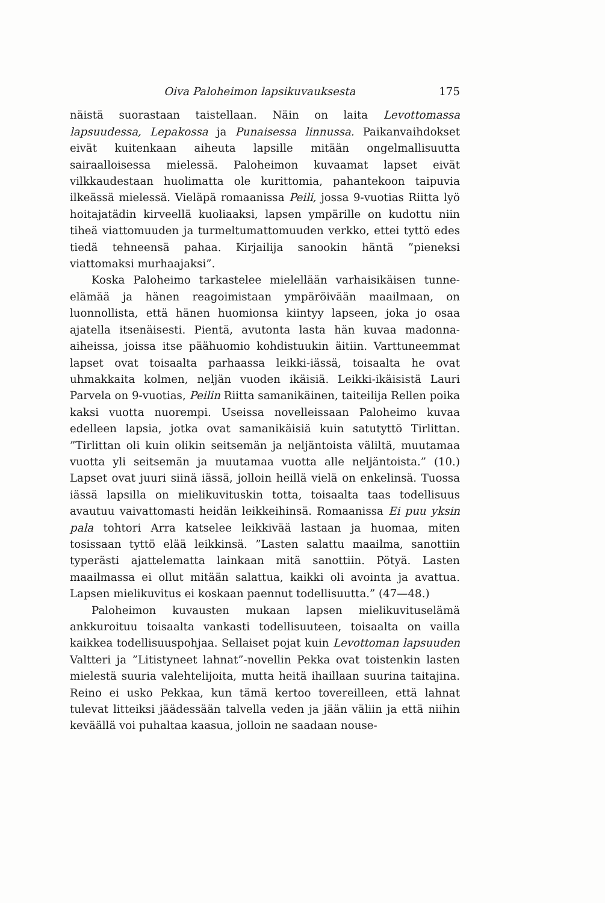Oiva Paloheimon lapsikuvauksesta 175
näistä suorastaan taistellaan. Näin on laita Levottomassa lapsuudessa, Lepakossa ja Punaisessa linnussa. Paikanvaihdokset eivät kuitenkaan aiheuta lapsille mitään ongelmallisuutta sairaalloisessa mielessä. Paloheimon kuvaamat lapset eivät vilkkaudestaan huolimatta ole kurittomia, pahantekoon taipuvia ilkeässä mielessä. Vieläpä romaanissa Peili, jossa 9-vuotias Riitta lyö hoitajatädin kirveellä kuoliaaksi, lapsen ympärille on kudottu niin tiheä viattomuuden ja turmeltumattomuuden verkko, ettei tyttö edes tiedä tehneensä pahaa. Kirjailija sanookin häntä ”pieneksi viattomaksi murhaajaksi”.
Koska Paloheimo tarkastelee mielellään varhaisikäisen tunne-elämää ja hänen reagoimistaan ympäröivään maailmaan, on luonnollista, että hänen huomionsa kiintyy lapseen, joka jo osaa ajatella itsenäisesti. Pientä, avutonta lasta hän kuvaa madonna-aiheissa, joissa itse päähuomio kohdistuukin äitiin. Varttuneemmat lapset ovat toisaalta parhaassa leikki-iässä, toisaalta he ovat uhmakkaita kolmen, neljän vuoden ikäisiä. Leikki-ikäisistä Lauri Parvela on 9-vuotias, Peilin Riitta samanikäinen, taiteilija Rellen poika kaksi vuotta nuorempi. Useissa novelleissaan Paloheimo kuvaa edelleen lapsia, jotka ovat samanikäisiä kuin satutyttö Tirlittan. ”Tirlittan oli kuin olikin seitsemän ja neljäntoista väliltä, muutamaa vuotta yli seitsemän ja muutamaa vuotta alle neljäntoista.” (10.) Lapset ovat juuri siinä iässä, jolloin heillä vielä on enkelinsä. Tuossa iässä lapsilla on mielikuvituskin totta, toisaalta taas todellisuus avautuu vaivattomasti heidän leikkeihinsä. Romaanissa Ei puu yksin pala tohtori Arra katselee leikkivää lastaan ja huomaa, miten tosissaan tyttö elää leikkinsä. ”Lasten salattu maailma, sanottiin typerästi ajattelematta lainkaan mitä sanottiin. Pötyä. Lasten maailmassa ei ollut mitään salattua, kaikki oli avointa ja avattua. Lapsen mielikuvitus ei koskaan paennut todellisuutta.” (47—48.)
Paloheimon kuvausten mukaan lapsen mielikuvituselämä ankkuroituu toisaalta vankasti todellisuuteen, toisaalta on vailla kaikkea todellisuuspohjaa. Sellaiset pojat kuin Levottoman lapsuuden Valtteri ja ”Litistyneet lahnat”-novellin Pekka ovat toistenkin lasten mielestä suuria valehtelijoita, mutta heitä ihaillaan suurina taitajina. Reino ei usko Pekkaa, kun tämä kertoo tovereilleen, että lahnat tulevat litteiksi jäädessään talvella veden ja jään väliin ja että niihin keväällä voi puhaltaa kaasua, jolloin ne saadaan nouse-